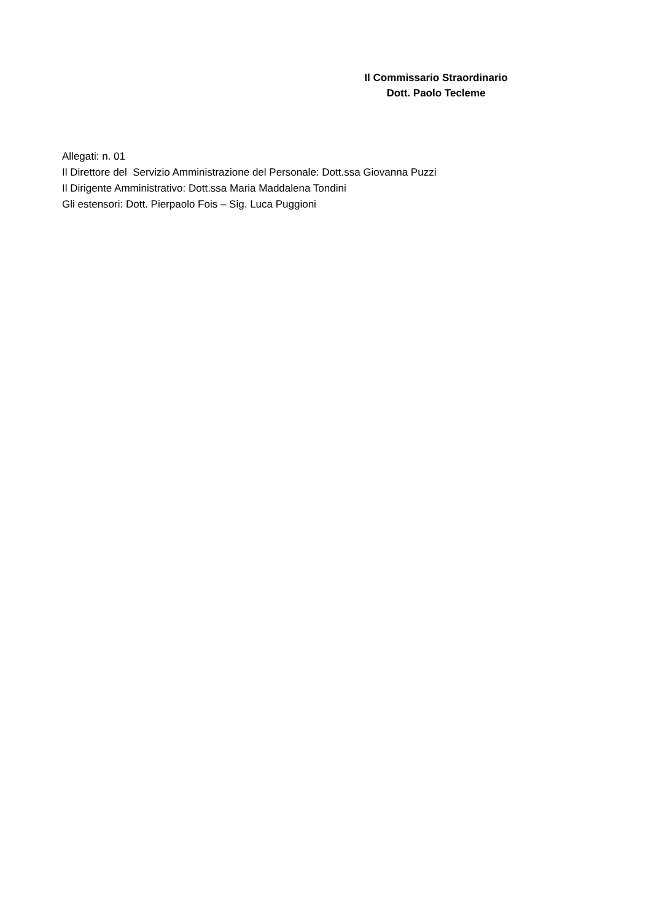Il Commissario Straordinario
Dott. Paolo Tecleme
Allegati: n. 01
Il Direttore del Servizio Amministrazione del Personale: Dott.ssa Giovanna Puzzi
Il Dirigente Amministrativo: Dott.ssa Maria Maddalena Tondini
Gli estensori: Dott. Pierpaolo Fois – Sig. Luca Puggioni